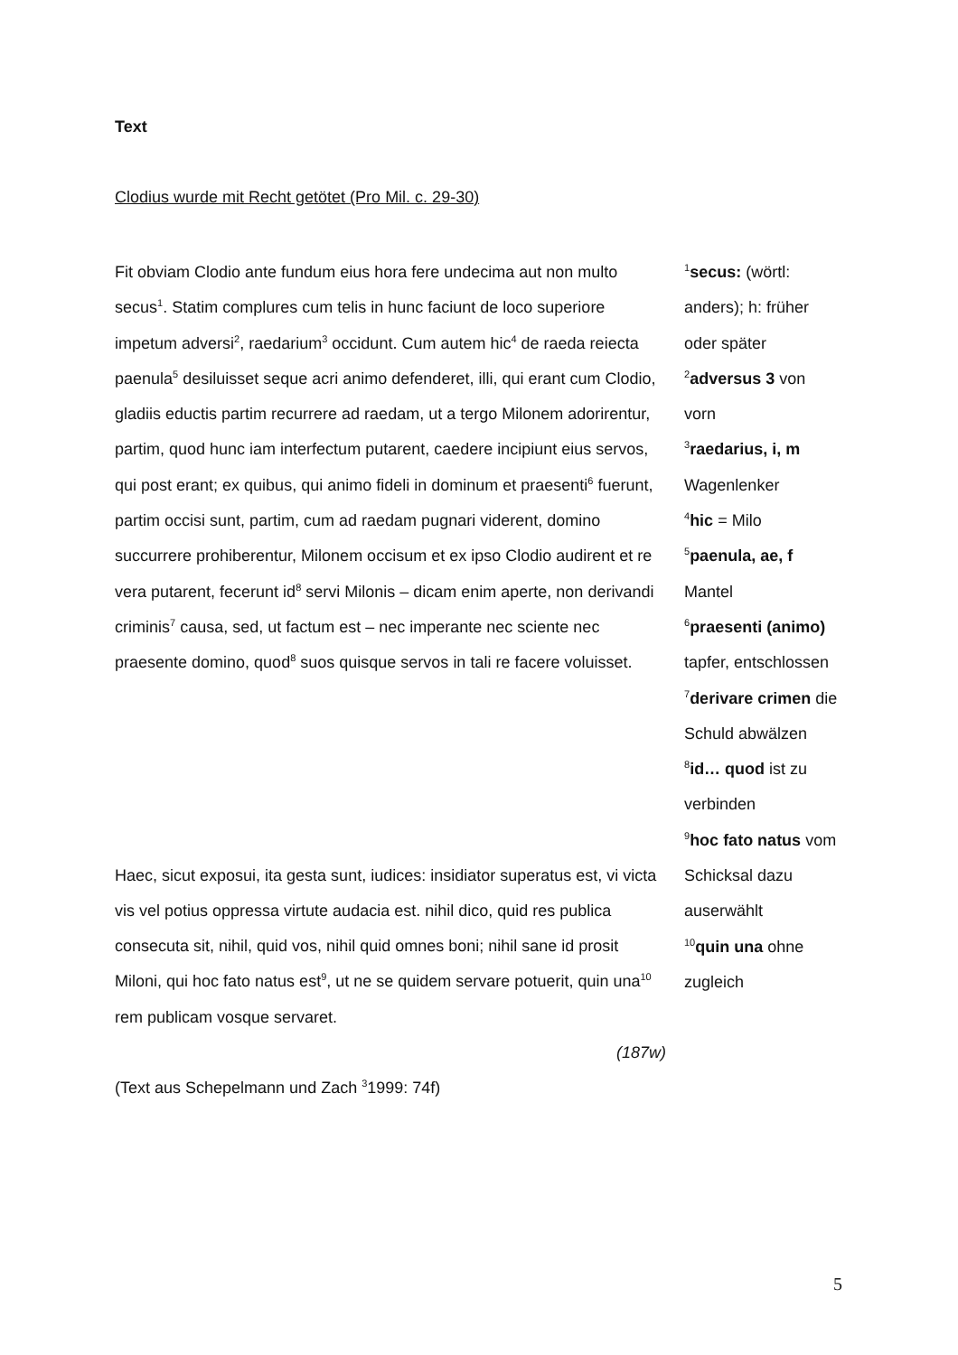Text
Clodius wurde mit Recht getötet (Pro Mil. c. 29-30)
Fit obviam Clodio ante fundum eius hora fere undecima aut non multo secus<sup>1</sup>. Statim complures cum telis in hunc faciunt de loco superiore impetum adversi<sup>2</sup>, raedarium<sup>3</sup> occidunt. Cum autem hic<sup>4</sup> de raeda reiecta paenula<sup>5</sup> desiluisset seque acri animo defenderet, illi, qui erant cum Clodio, gladiis eductis partim recurrere ad raedam, ut a tergo Milonem adorirentur, partim, quod hunc iam interfectum putarent, caedere incipiunt eius servos, qui post erant; ex quibus, qui animo fideli in dominum et praesenti<sup>6</sup> fuerunt, partim occisi sunt, partim, cum ad raedam pugnari viderent, domino succurrere prohiberentur, Milonem occisum et ex ipso Clodio audirent et re vera putarent, fecerunt id<sup>8</sup> servi Milonis – dicam enim aperte, non derivandi criminis<sup>7</sup> causa, sed, ut factum est – nec imperante nec sciente nec praesente domino, quod<sup>8</sup> suos quisque servos in tali re facere voluisset.
Haec, sicut exposui, ita gesta sunt, iudices: insidiator superatus est, vi victa vis vel potius oppressa virtute audacia est. nihil dico, quid res publica consecuta sit, nihil, quid vos, nihil quid omnes boni; nihil sane id prosit Miloni, qui hoc fato natus est<sup>9</sup>, ut ne se quidem servare potuerit, quin una<sup>10</sup> rem publicam vosque servaret.
(187w)
(Text aus Schepelmann und Zach <sup>3</sup>1999: 74f)
<sup>1</sup> secus: (wörtl: anders); h: früher oder später
<sup>2</sup> adversus 3 von vorn
<sup>3</sup> raedarius, i, m Wagenlenker
<sup>4</sup> hic = Milo
<sup>5</sup> paenula, ae, f Mantel
<sup>6</sup> praesenti (animo) tapfer, entschlossen
<sup>7</sup> derivare crimen die Schuld abwälzen
<sup>8</sup> id… quod ist zu verbinden
<sup>9</sup> hoc fato natus vom Schicksal dazu auserwählt
<sup>10</sup> quin una ohne zugleich
5